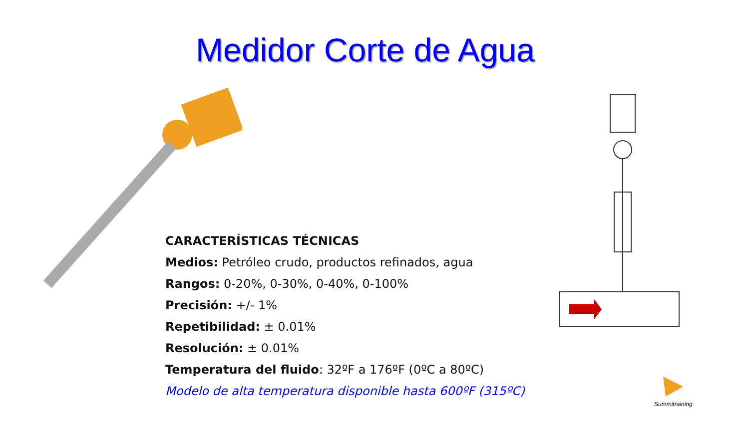Medidor Corte de Agua
CARACTERÍSTICAS TÉCNICAS
Medios: Petróleo crudo, productos refinados, agua
Rangos: 0-20%, 0-30%, 0-40%, 0-100%
Precisión: +/- 1%
Repetibilidad: ± 0.01%
Resolución: ± 0.01%
Temperatura del fluido: 32ºF a 176ºF (0ºC a 80ºC)
Modelo de alta temperatura disponible hasta 600ºF (315ºC)
Summitraining